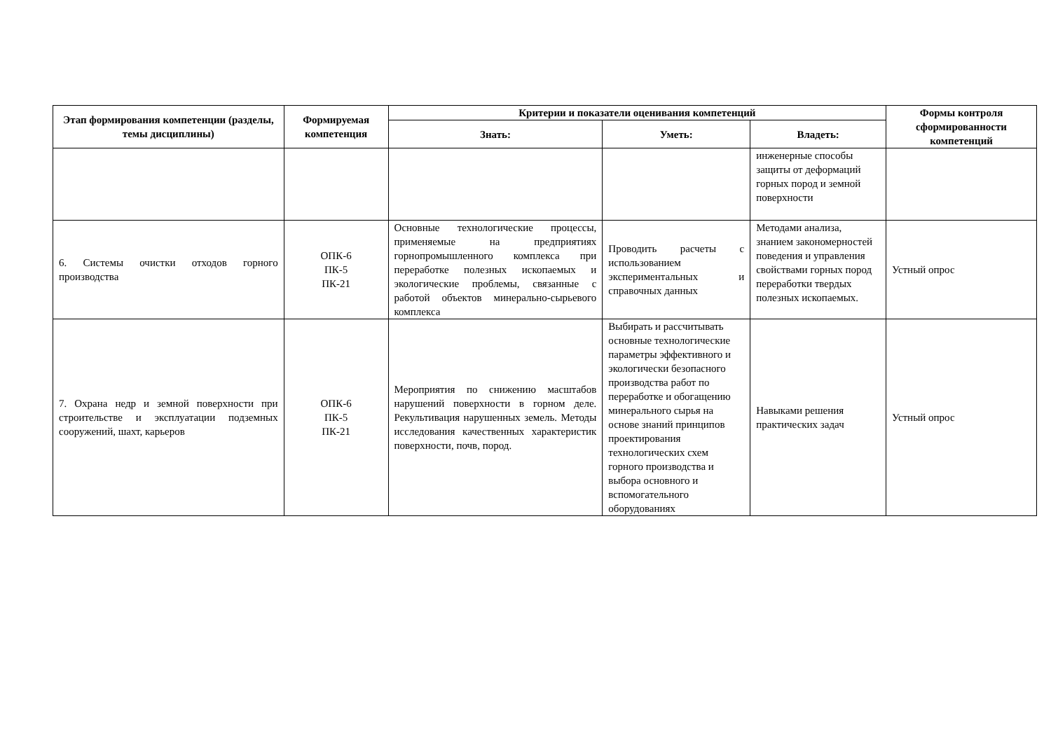| Этап формирования компетенции (разделы, темы дисциплины) | Формируемая компетенция | Критерии и показатели оценивания компетенций | | | Формы контроля сформированности компетенций |
| --- | --- | --- | --- | --- | --- |
| | | Знать: | Уметь: | Владеть: | |
| | | | | инженерные способы защиты от деформаций горных пород и земной поверхности | |
| 6. Системы очистки отходов горного производства | ОПК-6 ПК-5 ПК-21 | Основные технологические процессы, применяемые на предприятиях горнопромышленного комплекса при переработке полезных ископаемых и экологические проблемы, связанные с работой объектов минерально-сырьевого комплекса | Проводить расчеты с использованием экспериментальных и справочных данных | Методами анализа, знанием закономерностей поведения и управления свойствами горных пород переработки твердых полезных ископаемых. | Устный опрос |
| 7. Охрана недр и земной поверхности при строительстве и эксплуатации подземных сооружений, шахт, карьеров | ОПК-6 ПК-5 ПК-21 | Мероприятия по снижению масштабов нарушений поверхности в горном деле. Рекультивация нарушенных земель. Методы исследования качественных характеристик поверхности, почв, пород. | Выбирать и рассчитывать основные технологические параметры эффективного и экологически безопасного производства работ по переработке и обогащению минерального сырья на основе знаний принципов проектирования технологических схем горного производства и выбора основного и вспомогательного оборудованиях | Навыками решения практических задач | Устный опрос |